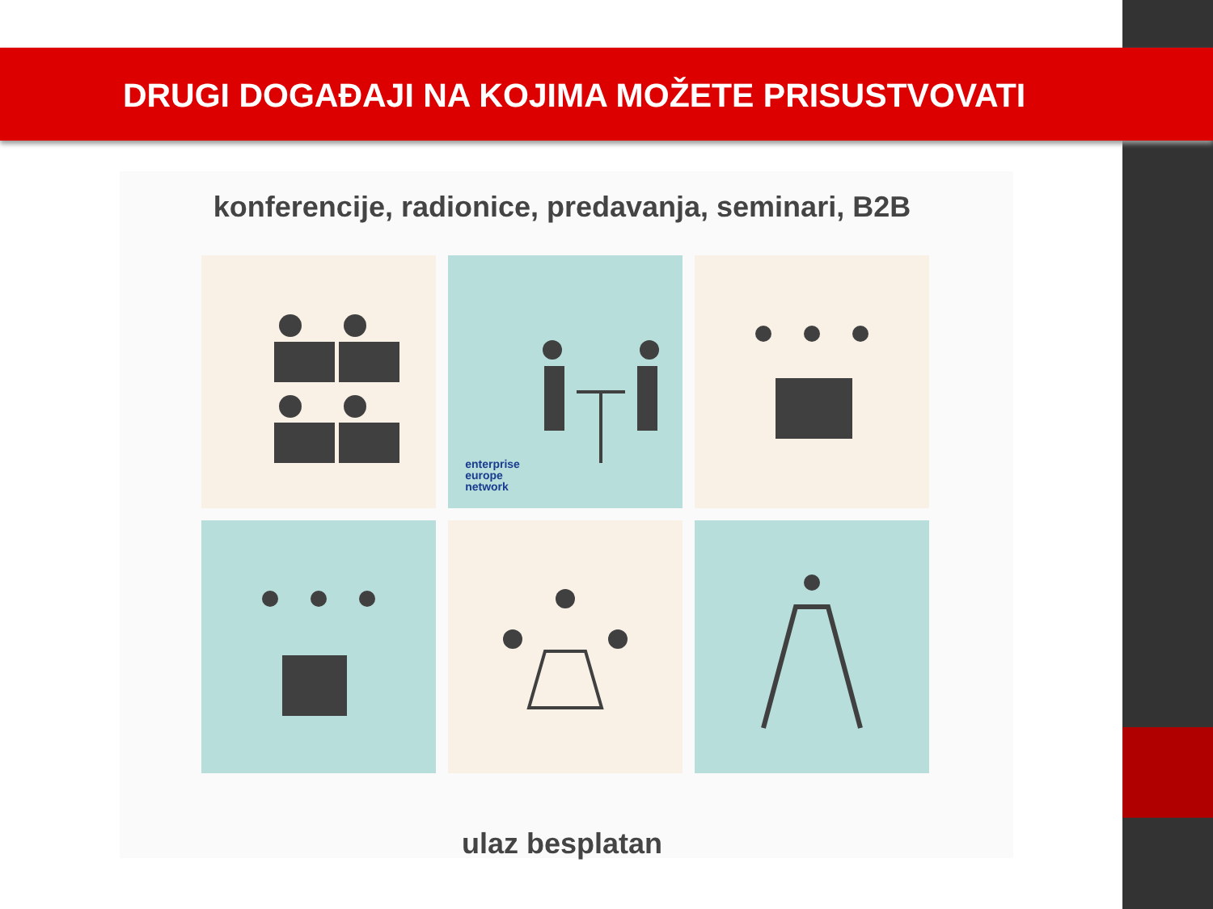DRUGI DOGAĐAJI NA KOJIMA MOŽETE PRISUSTVOVATI
konferencije, radionice, predavanja, seminari, B2B
enterprise
europe
network
ulaz besplatan